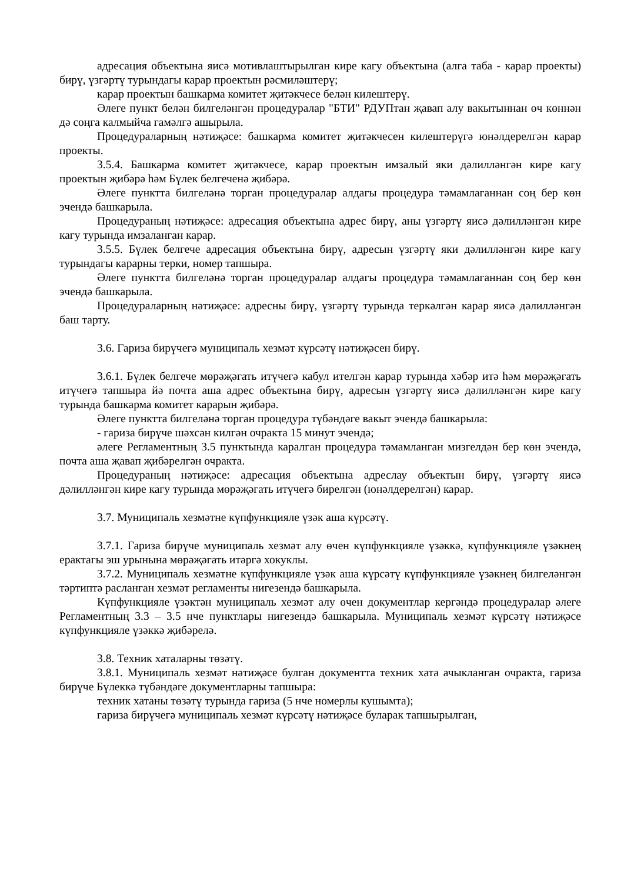адресация объектына яисә мотивлаштырылган кире кагу объектына (алга таба - карар проекты) бирү, үзгәртү турындагы карар проектын рәсмиләштерү;
карар проектын башкарма комитет җитәкчесе белән килештерү.
Әлеге пункт белән билгеләнгән процедуралар "БТИ" РДУПтан җавап алу вакытыннан өч көннән дә соңга калмыйча гамәлгә ашырыла.
Процедураларның нәтиҗәсе: башкарма комитет җитәкчесен килештерүгә юнәлдерелгән карар проекты.
3.5.4. Башкарма комитет җитәкчесе, карар проектын имзалый яки дәлилләнгән кире кагу проектын җибәрә һәм Бүлек белгеченә җибәрә.
Әлеге пунктта билгеләнә торган процедуралар алдагы процедура тәмамлаганнан соң бер көн эчендә башкарыла.
Процедураның нәтиҗәсе: адресация объектына адрес бирү, аны үзгәртү яисә дәлилләнгән кире кагу турында имзаланган карар.
3.5.5. Бүлек белгече адресация объектына бирү, адресын үзгәртү яки дәлилләнгән кире кагу турындагы карарны терки, номер тапшыра.
Әлеге пунктта билгеләнә торган процедуралар алдагы процедура тәмамлаганнан соң бер көн эчендә башкарыла.
Процедураларның нәтиҗәсе: адресны бирү, үзгәртү турында теркәлгән карар яисә дәлилләнгән баш тарту.
3.6. Гариза бирүчегә муниципаль хезмәт күрсәтү нәтиҗәсен бирү.
3.6.1. Бүлек белгече мөрәҗәгать итүчегә кабул ителгән карар турында хәбәр итә һәм мөрәҗәгать итүчегә тапшыра йә почта аша адрес объектына бирү, адресын үзгәртү яисә дәлилләнгән кире кагу турында башкарма комитет карарын җибәрә.
Әлеге пунктта билгеләнә торган процедура түбәндәге вакыт эчендә башкарыла:
- гариза бирүче шәхсән килгән очракта 15 минут эчендә;
әлеге Регламентның 3.5 пунктында каралган процедура тәмамланган мизгелдән бер көн эчендә, почта аша җавап җибәрелгән очракта.
Процедураның нәтиҗәсе: адресация объектына адреслау объектын бирү, үзгәртү яисә дәлилләнгән кире кагу турында мөрәҗәгать итүчегә бирелгән (юнәлдерелгән) карар.
3.7. Муниципаль хезмәтне күпфункцияле үзәк аша күрсәтү.
3.7.1. Гариза бирүче муниципаль хезмәт алу өчен күпфункцияле үзәккә, күпфункцияле үзәкнең ерактагы эш урынына мөрәҗәгать итәргә хокуклы.
3.7.2. Муниципаль хезмәтне күпфункцияле үзәк аша күрсәтү күпфункцияле үзәкнең билгеләнгән тәртиптә расланган хезмәт регламенты нигезендә башкарыла.
Күпфункцияле үзәктән муниципаль хезмәт алу өчен документлар кергәндә процедуралар әлеге Регламентның 3.3 – 3.5 нче пунктлары нигезендә башкарыла. Муниципаль хезмәт күрсәтү нәтиҗәсе күпфункцияле үзәккә җибәрелә.
3.8. Техник хаталарны төзәтү.
3.8.1. Муниципаль хезмәт нәтиҗәсе булган документта техник хата ачыкланган очракта, гариза бирүче Бүлеккә түбәндәге документларны тапшыра:
техник хатаны төзәтү турында гариза (5 нче номерлы кушымта);
гариза бирүчегә муниципаль хезмәт күрсәтү нәтиҗәсе буларак тапшырылган,